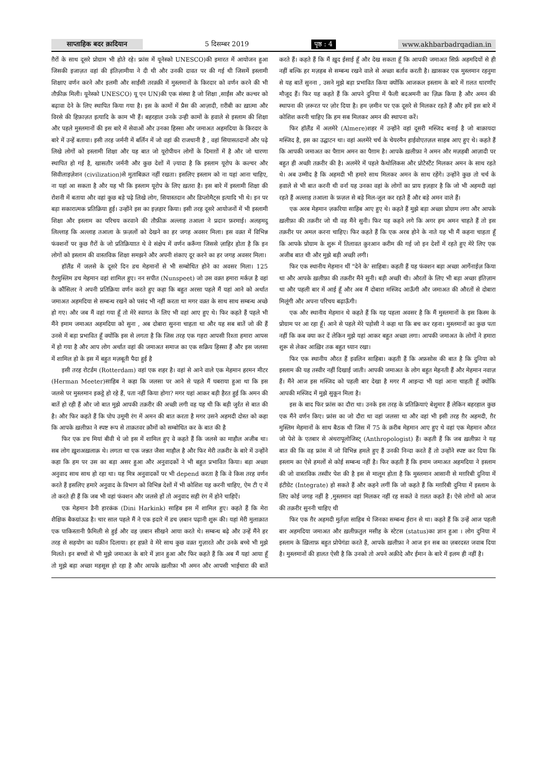साप्ताहिक बदर क़ादियान 5 दिसम्बर 2019 पृष्ठ : 4 www.akhbarbadrqadian.in
ग़ैरों के साथ दूसरे प्रोग्राम भी होते रहे। फ्रांस में यूनेस्को UNESCO)की इमारत में आयोजन हुआ जिसकी इजाज़त वहां की इंतिज़ामीया ने दी थी और उनकी दावत पर की गई थी जिसमें इस्लामी शिक्षाए वर्णन करने और इलमी और साईंसी तरक़्क़ी में मुस्लमानों के किरदार को वर्णन करने की भी तौफ़ीक़ मिली। यूनेस्को UNESCO) यू एन UN)की एक संस्था है जो शिक्षा ,साईंस और कल्चर को बढ़ावा देने के लिए स्थापित किया गया है। इस के कामों में प्रैस की आज़ादी, ग़रीबी का ख़ात्मा और विरसे की हिफ़ाज़त इत्यादि के काम भी हैं। बहरहाल उनके उन्ही कामों के हवाले से इस्लाम की शिक्षा और पहले मुस्लमानों की इस बारे में सेवाओं और उनका हिस्सा और जमाअत अहमदिया के किरदार के बारे में उन्हें बताया। इसी तरह जर्मनी में बर्लिन में जो वहां की राजधानी है , वहां सियासतदानों और पढ़े लिखे लोगों को इस्लामी शिक्षा और यह बात जो यूरोपीयन लोगों के दिमाग़ों में है और जो धारणा स्थापित हो गई है, खासतौर जर्मनी और कुछ देशों में ज़्यादा है कि इस्लाम यूरोप के कल्चर और सिवीलाइज़ेशन (civilization)से मुताबिक़त नहीं रखता। इसलिए इस्लाम को ना यहां आना चाहिए, ना यहां आ सकता है और यह भी कि इस्लाम यूरोप के लिए ख़तरा है। इस बारे में इस्लामी शिक्षा की रोशनी में बताया और वहां कुछ बड़े पढ़े लिखे लोग, सियास्तदान और डिप्लोमैट्स इत्यादि भी थे। इन पर बड़ा सकारात्मक प्रतिक्रिया हुई। उन्होंने इस का इज़हार किया। इसी तरह दूसरे आयोजनों में भी इस्लामी शिक्षा और इस्लाम का परिचय करवाने की तौफ़ीक़ अल्लाह तआला ने प्रदान फ़रमाई। अलहमदु लिल्लाह कि अल्लाह तआला के फ़ज़लों को देखने का हर जगह अवसर मिला। इस वक़्त में विभिन्न फंक्शनों पर कुछ ग़ैरों के जो प्रतिक्रियाात थे वे संक्षेप में वर्णन करूँगा जिससे ज़ाहिर होता है कि इन लोगों को इस्लाम की वास्तविक शिक्षा समझने और अपनी शंकाए दूर करने का हर जगह अवसर मिला।
हॉलैंड में जलसे के दूसरे दिन डच मेहमानों से भी सम्बोधित होने का अवसर मिला। 125 ग़ैरमुस्लिम डच मेहमान वहां शामिल हुए। नन सपीत (Nunspeet) जो उस वक़्त हमारा मर्कज़ है वहां के कौंसिलर ने अपनी प्रतिक्रिया वर्णन करते हुए कहा कि बहुत अरसा पहले मैं यहां आने को अर्थात जमाअत अहमदिया से सम्बन्ध रखने को पसंद भी नहीं करता था मगर वक़्त के साथ साथ सम्बन्ध अच्छे हो गए। और जब मैं वहां गया हूँ तो मेरे स्वागत के लिए भी वहां आए हुए थे। फिर कहते हैं पहले भी मैंने इमाम जमाअत अहमदिया को सुना , अब दोबारा सुनना चाहता था और यह सब बातें जो की हैं उनसे में बड़ा प्रभावित हूँ क्योंकि इस से लगता है कि जिस तरह एक गहरा आपसी रिश्ता हमारा आपस में हो गया है और आप लोग अर्थात वहां की जमाअत समाज का एक सक्रिय हिस्सा हैं और इस जलसा में शामिल हो के इस में बहुत मज़बूती पैदा हुई है
इसी तरह रोटर्डम (Rotterdam) वहां एक शहर है। वहां से आने वाले एक मेहमान हरमन मीटर (Herman Meeter)साहिब ने कहा कि जलसा पर आने से पहले मैं घबराया हुआ था कि इस जलसे पर मुस्लमान इकट्ठे हो रहे हैं, पता नहीं किया होगा? मगर यहां आकर बड़ी हैरत हुई कि अमन की बातें हो रही हैं और जो बात मुझे आपकी तक़रीर की अच्छी लगी वह यह थी कि बड़ी जुर्रत से बात की है। और फिर कहते हैं कि पोप उमूमी रंग में अमन की बात करता है मगर उसने अहमदी दोस्त को कहा कि आपके ख़लीफ़ा ने स्पष्ट रूप से ताक़तवर क़ौमों को सम्बोधित कर के बात की है
फिर एक डच मियां बीवी थे जो इस में शामिल हुए वे कहते हैं कि जलसे का माहौल अजीब था। सब लोग ख़ुशअख़लाक़ थे। लगता था एक जन्नत जैसा माहौल है और फिर मेरी तक़रीर के बारे में उन्होंने कहा कि हम पर उस का बड़ा असर हुआ और अनुवादकों ने भी बहुत प्रभावित किया। बड़ा अच्छा अनुवाद साथ साथ हो रहा था। यह मित्र अनुवादकों पर भी depend करता है कि वे किस तरह वर्णन करते हैं इसलिए हमारे अनुवाद के विभाग को विभिन्न देशों में भी कोशिश यह करनी चाहिए, ऐम टी ए में तो करते ही हैं कि जब भी वहां फंक्शन और जलसे हों तो अनुवाद सही रंग में होने चाहिऐं।
एक मेहमान डैनी हारकंक (Dini Harkink) साहिब इस में शामिल हुए। कहते हैं कि मेरा शैक्षिक बैकग्रांऊड है। चार साल पहले मैं ने एक इदारे में डच ज़बान पढ़ानी शुरू की। यहां मेरी मुलाक़ात एक पाकिस्तानी फ़ैमिली से हुई और वह ज़बान सीखने आया करते थे। सम्बन्ध बढ़े और उन्हें मैंने हर तरह से सहयोग का यक़ीन दिलाया। हर हफ़्ते वे मेरे साथ कुछ वक़्त गुज़ारते और उनके बच्चे भी मुझे मिलते। इन बच्चों से भी मुझे जमाअत के बारे में ज्ञान हुआ और फिर कहते हैं कि अब मैं यहां आया हूँ तो मुझे बड़ा अच्छा महसूस हो रहा है और आपके ख़लीफ़ा भी अमन और आपसी भाईचारा की बातें करते हैं। कहते हैं कि मैं ख़ुद ईसाई हूँ और देख सकता हूँ कि आपकी जमाअत सिर्फ़ अहमदियों से ही नहीं बल्कि हर मज़हब से सम्बन्ध रखने वाले से अच्छा बर्ताव करती है। ख़ासकर एक मुस्लमान रहनुमा से यह बातें सुनना , उसने मुझे बड़ा प्रभावित किया क्योंकि आजकल इस्लाम के बारे में ग़लत धारणाँए मौजूद हैं। फिर यह कहते हैं कि आपने दुनिया में फैली बदअमनी का ज़िक्र किया है और अमन की स्थापना की ज़रूरत पर ज़ोर दिया है। हम ज़मीन पर एक दूसरे से मिलकर रहते हैं और हमें इस बारे में कोशिश करनी चाहिए कि हम सब मिलकर अमन की स्थापना करें।
फिर हॉलैंड में अलमेरे (Almere)शहर में उन्होंने वहां दूसरी मस्जिद बनाई है जो बाक़ायदा मस्जिद है, इस का उद्घाटन था। वहां अलमेरे चर्च के चेयरमैन हाईवोएतज़ल साहब आए हुए थे। कहते हैं कि आपकी जमाअत का पैग़ाम अमन का पैग़ाम है। आपके ख़लीफ़ा ने अमन और मज़हबी आज़ादी पर बहुत ही अच्छी तक़रीर की है। अलमेरे में पहले कैथोलिकस और प्रोटैस्टैंट मिलकर अमन के साथ रहते थे। अब उम्मीद है कि अहमदी भी हमारे साथ मिलकर अमन के साथ रहेंगे। उन्होंने कुछ तो चर्च के हवाले से भी बात करनी थी वर्ना यह उनका वहां के लोगों का प्राय इज़हार है कि जो भी अहमदी वहां रहते हैं अल्लाह तआला के फ़ज़ल से बड़े मिल-जुल कर रहते हैं और बड़े अमन वाले हैं।
एक अरब मेहमान ज़करिया साहिब आए हुए थे। कहते हैं मुझे बड़ा अच्छा प्रोग्राम लगा और आपके ख़लीफ़ा की तक़रीर जो थी वह मैंने सुनी। फिर यह कहने लगे कि अगर हम अमन चाहते हैं तो इस तक़रीर पर अमल करना चाहिए। फिर कहते हैं कि एक अरब होने के नाते यह भी मैं कहना चाहता हूँ कि आपके प्रोग्राम के शुरू में तिलावत क़ुरआन करीम की गई जो इन देशों में रहते हुए मेरे लिए एक अजीब बात थी और मुझे बड़ी अच्छी लगी।
फिर एक स्थानीय मेहमान थीं "देने के' साहिबा। कहती हैं यह फंक्शन बड़ा अच्छा आर्गेनाईज़ किया था और आपके ख़लीफ़ा की तक़रीर मैंने सुनी। बड़ी अच्छी थी। औरतों के लिए भी बड़ा अच्छा इंतिज़ाम था और पहली बार में आई हूँ और अब मैं दोबारा मस्जिद आऊँगी और जमाअत की औरतों से दोबारा मिलूंगी और अपना परिचय बढ़ाऊँगी।
एक और स्थानीय मेहमान थे कहते हैं कि यह पहला अवसर है कि मैं मुस्लमानों के इस किस्म के प्रोग्राम पर आ रहा हूँ। आने से पहले मेरे पड़ोसी ने कहा था कि बच कर रहना। मुस्लमानों का कुछ पता नहीं कि कब क्या कर दें लेकिन मुझे यहां आकर बहुत अच्छा लगा। आपकी जमाअत के लोगों ने हमारा शुरू से लेकर आख़िर तक बहुत ध्यान रखा।
फिर एक स्थानीय औरत हैं इवलिन साहिबा। कहती हैं कि अफ़सोस की बात है कि दुनिया को इस्लाम की यह तस्वीर नहीं दिखाई जाती। आपकी जमाअत के लोग बहुत मेहनती हैं और मेहमान नवाज़ हैं। मैंने आज इस मस्जिद को पहली बार देखा है मगर मैं आइन्दा भी यहां आना चाहती हूँ क्योंकि आपकी मस्जिद में मुझे सुकून मिला है।
इस के बाद फिर फ्रांस का दौरा था। उनके इस तरह के प्रतिक्रियाएं बेशुमार हैं लेकिन बहरहाल कुछ एक मैंने वर्णन किए। फ्रांस का जो दौरा था वहां जलसा था और वहां भी इसी तरह ग़ैर अहमदी, ग़ैर मुस्लिम मेहमानों के साथ बैठक थी जिस में 75 के क़रीब मेहमान आए हुए थे वहां एक मेहमान औरत जो पेशे के एतबार से अंथरापूलोजिस्ट् (Anthropologist) हैं। कहती हैं कि जब ख़लीफ़ा ने यह बात की कि वह फ्रांस में जो विभिन्न हमले हुए हैं उनकी निन्दा करते हैं तो उन्होंने स्पष्ट कर दिया कि इस्लाम का ऐसे हमलों से कोई सम्बन्ध नहीं है। फिर कहती हैं कि इमाम जमाअत अहमदिया ने इस्लाम की जो वास्तविक तस्वीर पेश की है इस से मालूम होता है कि मुस्लमान आसानी से मग़रिबी दुनिया में इंटीग्रेट (Integrate) हो सकते हैं और कहने लगीं कि जो कहते हैं कि मग़रिबी दुनिया में इस्लाम के लिए कोई जगह नहीं है ,मुस्लमान वहां मिलकर नहीं रह सकते वे ग़लत कहते हैं। ऐसे लोगों को आज की तक़रीर सुननी चाहिए थी
फिर एक ग़ैर अहमदी मुर्तज़ा साहिब थे जिनका सम्बन्ध ईरान से था। कहते हैं कि उन्हें आज पहली बार अहमदिया जमाअत और ख़लीफ़तुल मसीह के स्टेटस (status)का ज्ञान हुआ । लोग दुनिया में इस्लाम के ख़िलाफ़ बहुत प्रोपेगंडा करते हैं, आपके ख़लीफ़ा ने आज इन सब का ज़बरदस्त जवाब दिया है। मुस्लमानों की हालत ऐसी है कि उनको तो अपने अक़ीदे और ईमान के बारे में इलम ही नहीं है।